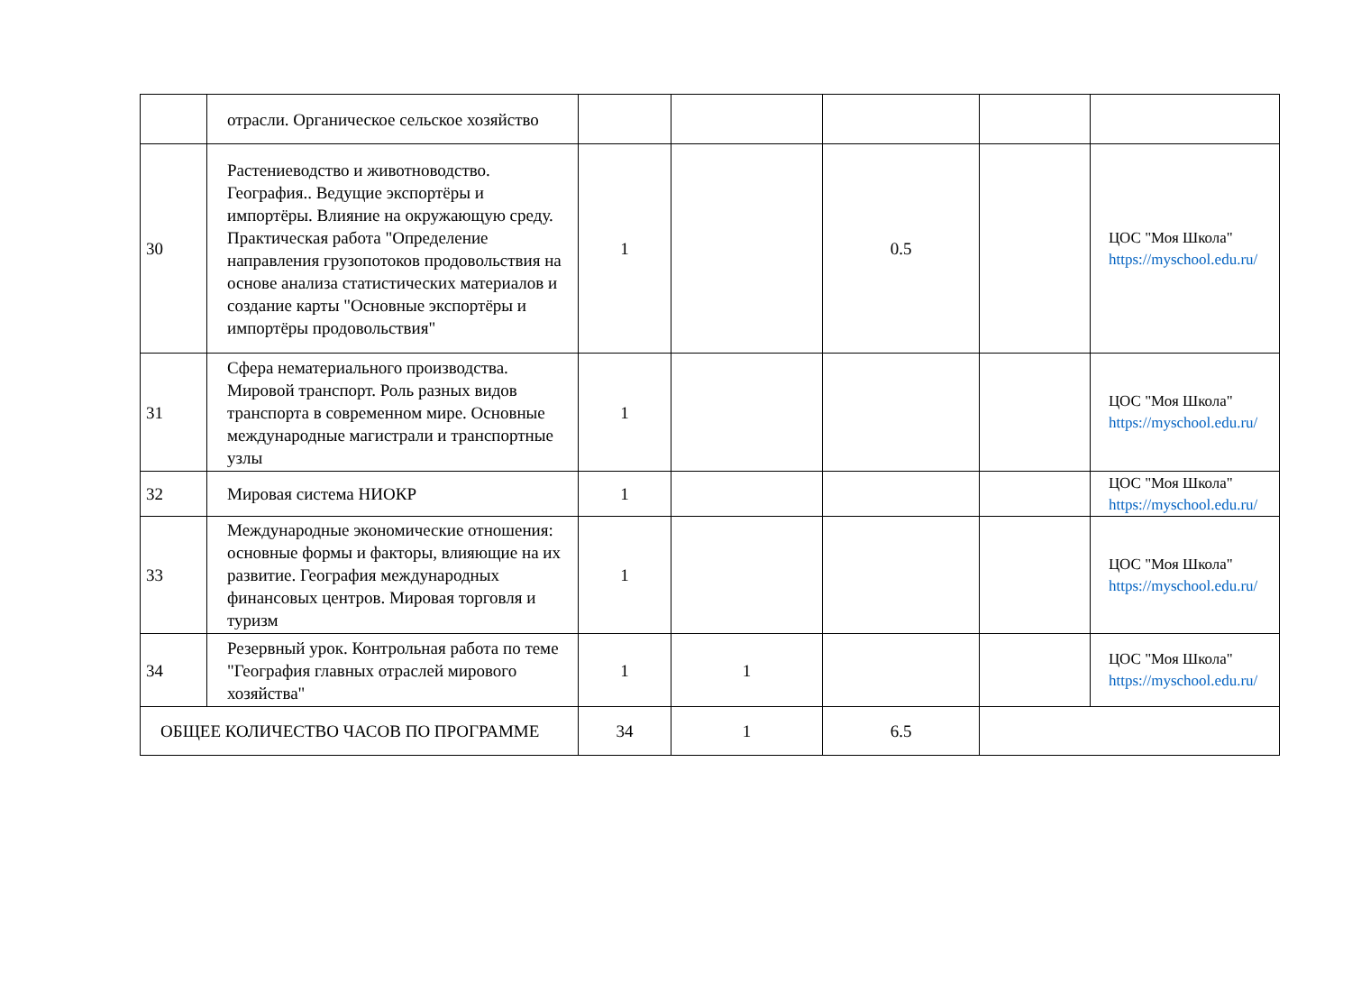| | отрасли. Органическое сельское хозяйство | | | | | |
| 30 | Растениеводство и животноводство. География.. Ведущие экспортёры и импортёры. Влияние на окружающую среду. Практическая работа "Определение направления грузопотоков продовольствия на основе анализа статистических материалов и создание карты "Основные экспортёры и импортёры продовольствия" | 1 | | 0.5 | | ЦОС "Моя Школа" https://myschool.edu.ru/ |
| 31 | Сфера нематериального производства. Мировой транспорт. Роль разных видов транспорта в современном мире. Основные международные магистрали и транспортные узлы | 1 | | | | ЦОС "Моя Школа" https://myschool.edu.ru/ |
| 32 | Мировая система НИОКР | 1 | | | | ЦОС "Моя Школа" https://myschool.edu.ru/ |
| 33 | Международные экономические отношения: основные формы и факторы, влияющие на их развитие. География международных финансовых центров. Мировая торговля и туризм | 1 | | | | ЦОС "Моя Школа" https://myschool.edu.ru/ |
| 34 | Резервный урок. Контрольная работа по теме "География главных отраслей мирового хозяйства" | 1 | 1 | | | ЦОС "Моя Школа" https://myschool.edu.ru/ |
| ОБЩЕЕ КОЛИЧЕСТВО ЧАСОВ ПО ПРОГРАММЕ | | 34 | 1 | 6.5 | | |